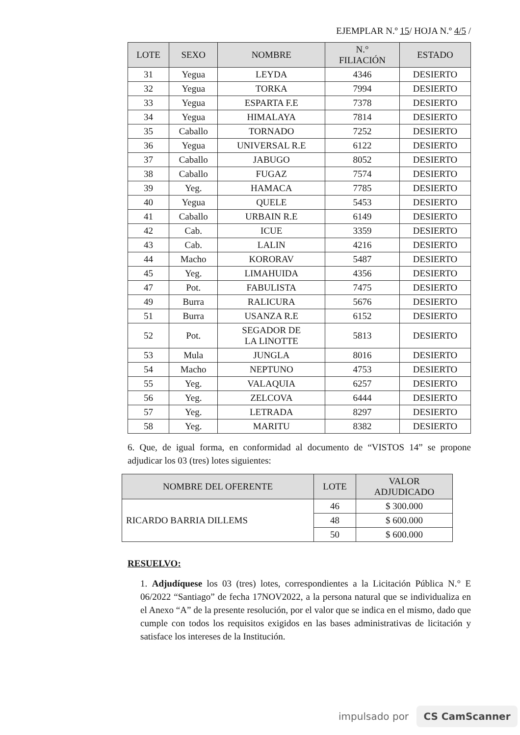EJEMPLAR N.º 15/ HOJA N.º 4/5 /
| LOTE | SEXO | NOMBRE | N.° FILIACIÓN | ESTADO |
| --- | --- | --- | --- | --- |
| 31 | Yegua | LEYDA | 4346 | DESIERTO |
| 32 | Yegua | TORKA | 7994 | DESIERTO |
| 33 | Yegua | ESPARTA F.E | 7378 | DESIERTO |
| 34 | Yegua | HIMALAYA | 7814 | DESIERTO |
| 35 | Caballo | TORNADO | 7252 | DESIERTO |
| 36 | Yegua | UNIVERSAL R.E | 6122 | DESIERTO |
| 37 | Caballo | JABUGO | 8052 | DESIERTO |
| 38 | Caballo | FUGAZ | 7574 | DESIERTO |
| 39 | Yeg. | HAMACA | 7785 | DESIERTO |
| 40 | Yegua | QUELE | 5453 | DESIERTO |
| 41 | Caballo | URBAIN R.E | 6149 | DESIERTO |
| 42 | Cab. | ICUE | 3359 | DESIERTO |
| 43 | Cab. | LALIN | 4216 | DESIERTO |
| 44 | Macho | KORORAV | 5487 | DESIERTO |
| 45 | Yeg. | LIMAHUIDA | 4356 | DESIERTO |
| 47 | Pot. | FABULISTA | 7475 | DESIERTO |
| 49 | Burra | RALICURA | 5676 | DESIERTO |
| 51 | Burra | USANZA R.E | 6152 | DESIERTO |
| 52 | Pot. | SEGADOR DE LA LINOTTE | 5813 | DESIERTO |
| 53 | Mula | JUNGLA | 8016 | DESIERTO |
| 54 | Macho | NEPTUNO | 4753 | DESIERTO |
| 55 | Yeg. | VALAQUIA | 6257 | DESIERTO |
| 56 | Yeg. | ZELCOVA | 6444 | DESIERTO |
| 57 | Yeg. | LETRADA | 8297 | DESIERTO |
| 58 | Yeg. | MARITU | 8382 | DESIERTO |
6. Que, de igual forma, en conformidad al documento de “VISTOS 14” se propone adjudicar los 03 (tres) lotes siguientes:
| NOMBRE DEL OFERENTE | LOTE | VALOR ADJUDICADO |
| --- | --- | --- |
| RICARDO BARRIA DILLEMS | 46 | $ 300.000 |
| | 48 | $ 600.000 |
| | 50 | $ 600.000 |
RESUELVO:
1. Adjudíquese los 03 (tres) lotes, correspondientes a la Licitación Pública N.° E 06/2022 “Santiago” de fecha 17NOV2022, a la persona natural que se individualiza en el Anexo “A” de la presente resolución, por el valor que se indica en el mismo, dado que cumple con todos los requisitos exigidos en las bases administrativas de licitación y satisface los intereses de la Institución.
impulsado por CS CamScanner